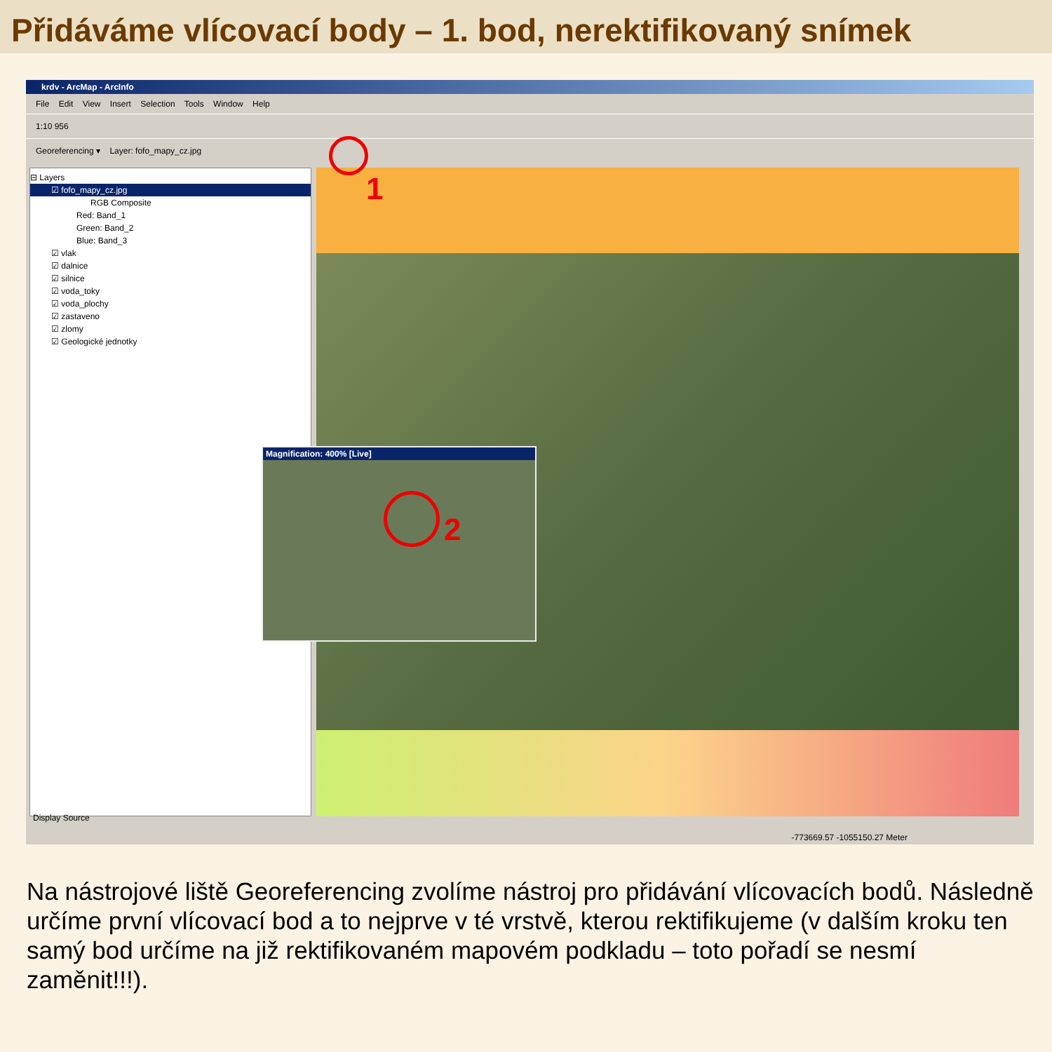Přidáváme vlícovací body – 1. bod, nerektifikovaný snímek
krdv - ArcMap - ArcInfo
File Edit View Insert Selection Tools Window Help
1:10 956
Georeferencing ▾ Layer: fofo_mapy_cz.jpg
⊟ Layers
☑ fofo_mapy_cz.jpg
RGB Composite
Red: Band_1
Green: Band_2
Blue: Band_3
☑ vlak
☑ dalnice
☑ silnice
☑ voda_toky
☑ voda_plochy
☑ zastaveno
☑ zlomy
☑ Geologické jednotky
Display Source
Magnification: 400% [Live]
2
1
-773669.57 -1055150.27 Meter
Na nástrojové liště Georeferencing zvolíme nástroj pro přidávání vlícovacích bodů. Následně určíme první vlícovací bod a to nejprve v té vrstvě, kterou rektifikujeme (v dalším kroku ten samý bod určíme na již rektifikovaném mapovém podkladu – toto pořadí se nesmí zaměnit!!!).